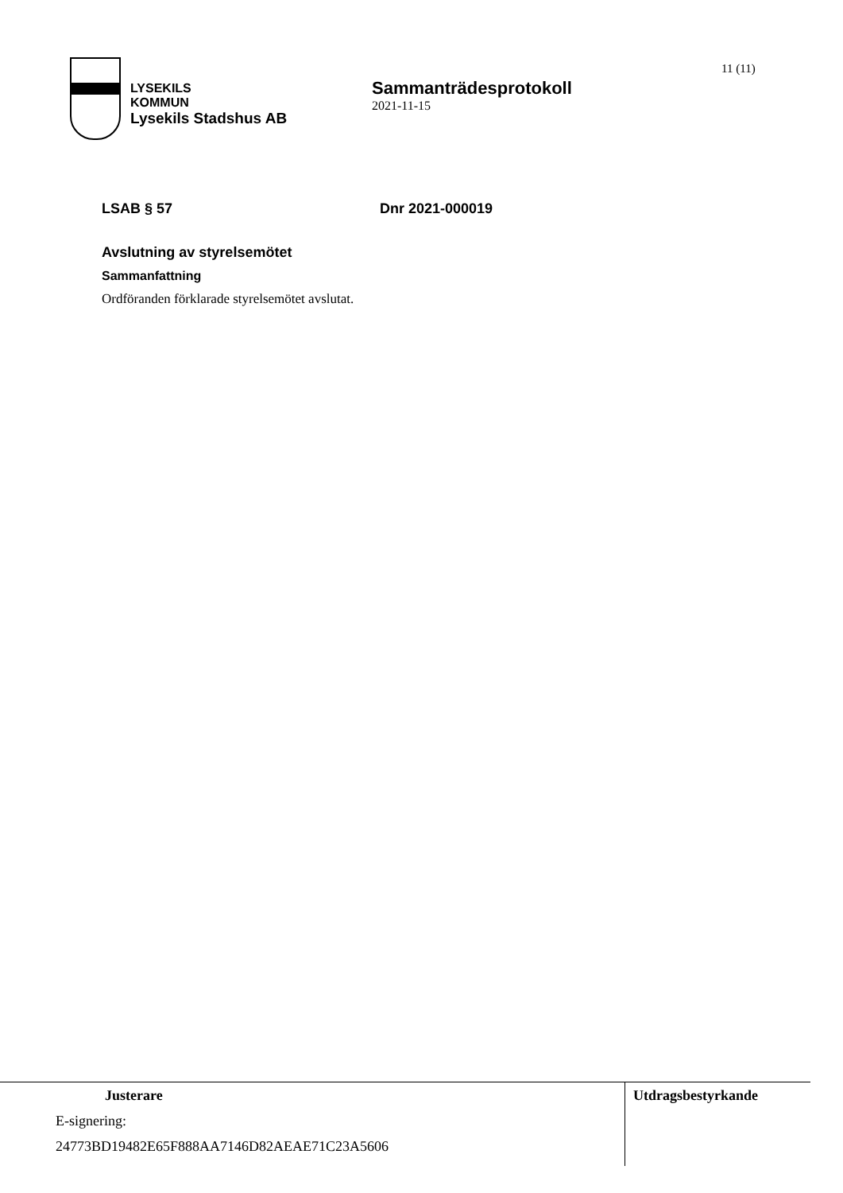LYSEKILS
KOMMUN
Lysekils Stadshus AB
Sammanträdesprotokoll
2021-11-15
11 (11)
LSAB § 57 Dnr 2021-000019
Avslutning av styrelsemötet
Sammanfattning
Ordföranden förklarade styrelsemötet avslutat.
Justerare
E-signering:
24773BD19482E65F888AA7146D82AEAE71C23A5606
Utdragsbestyrkande